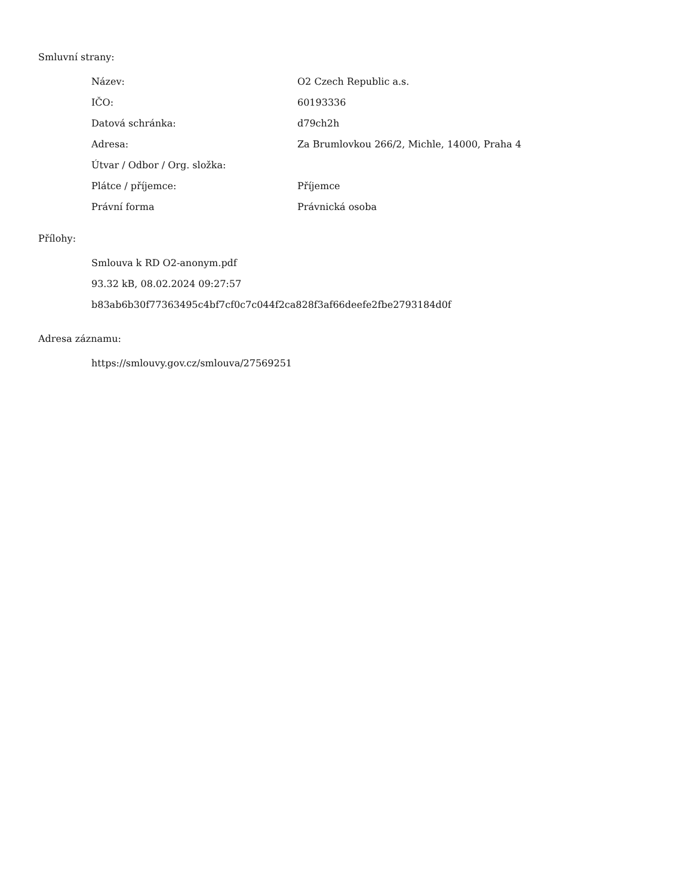Smluvní strany:
| Název: | O2 Czech Republic a.s. |
| IČO: | 60193336 |
| Datová schránka: | d79ch2h |
| Adresa: | Za Brumlovkou 266/2, Michle, 14000, Praha 4 |
| Útvar / Odbor / Org. složka: | |
| Plátce / příjemce: | Příjemce |
| Právní forma | Právnická osoba |
Přílohy:
Smlouva k RD O2-anonym.pdf
93.32 kB, 08.02.2024 09:27:57
b83ab6b30f77363495c4bf7cf0c7c044f2ca828f3af66deefe2fbe2793184d0f
Adresa záznamu:
https://smlouvy.gov.cz/smlouva/27569251